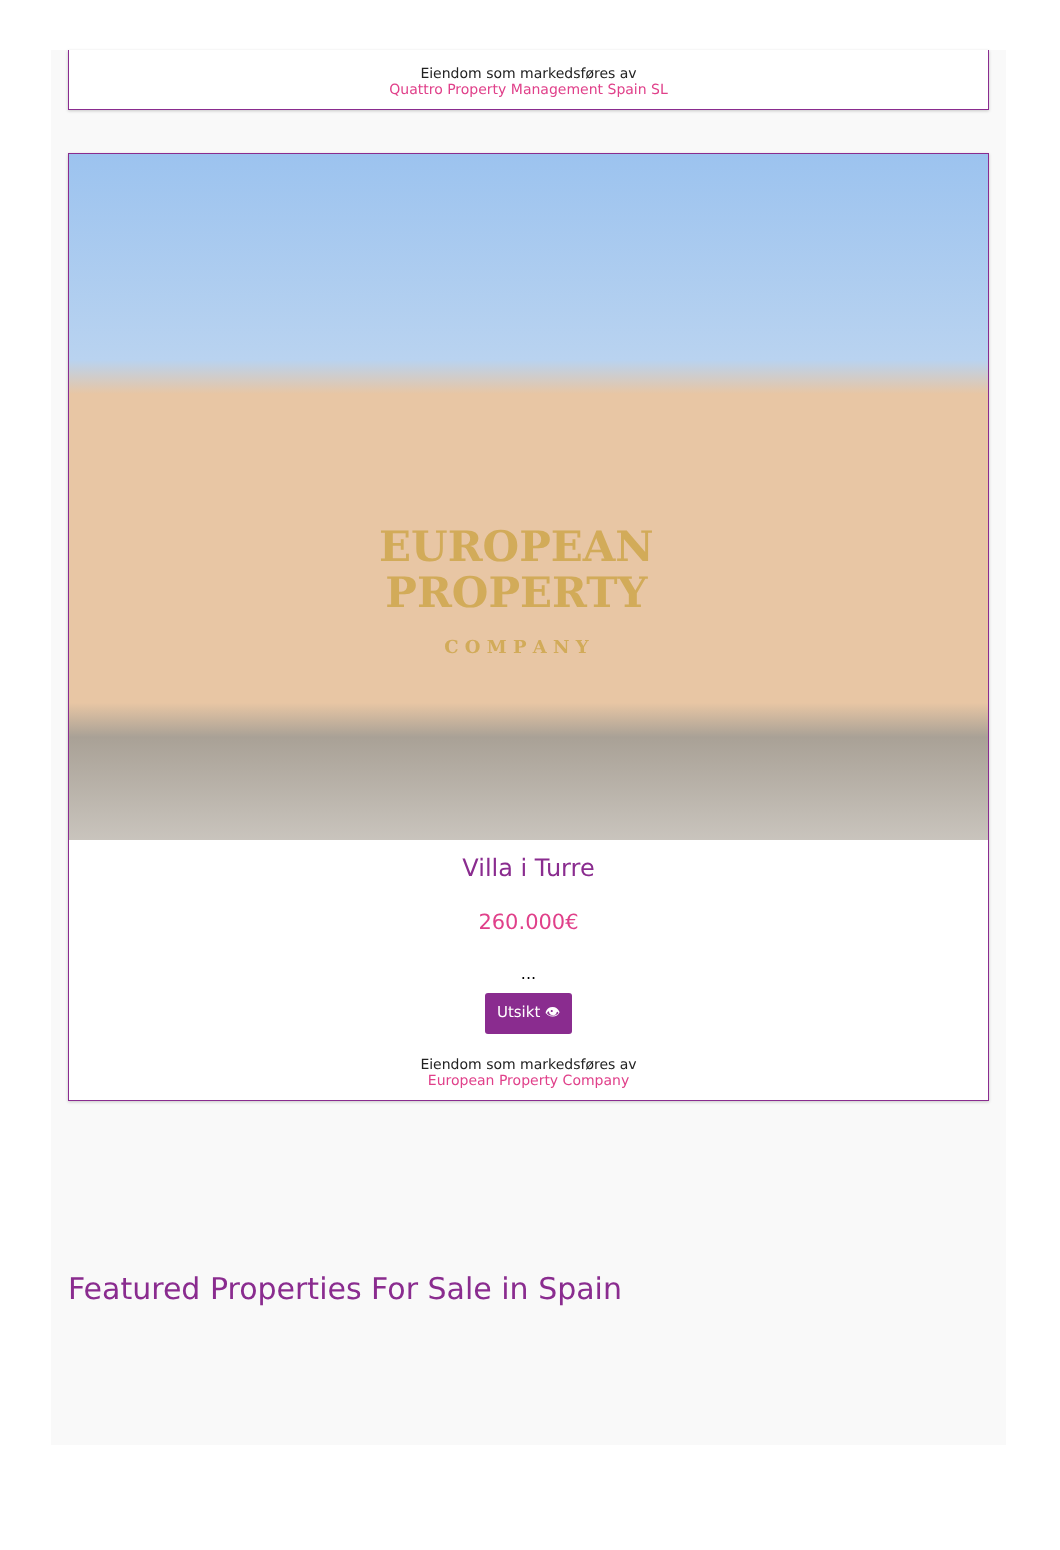Eiendom som markedsføres av
Quattro Property Management Spain SL
EUROPEAN
PROPERTY
C O M P A N Y
Villa i Turre
260.000€
...
Utsikt 👁
Eiendom som markedsføres av
European Property Company
Featured Properties For Sale in Spain